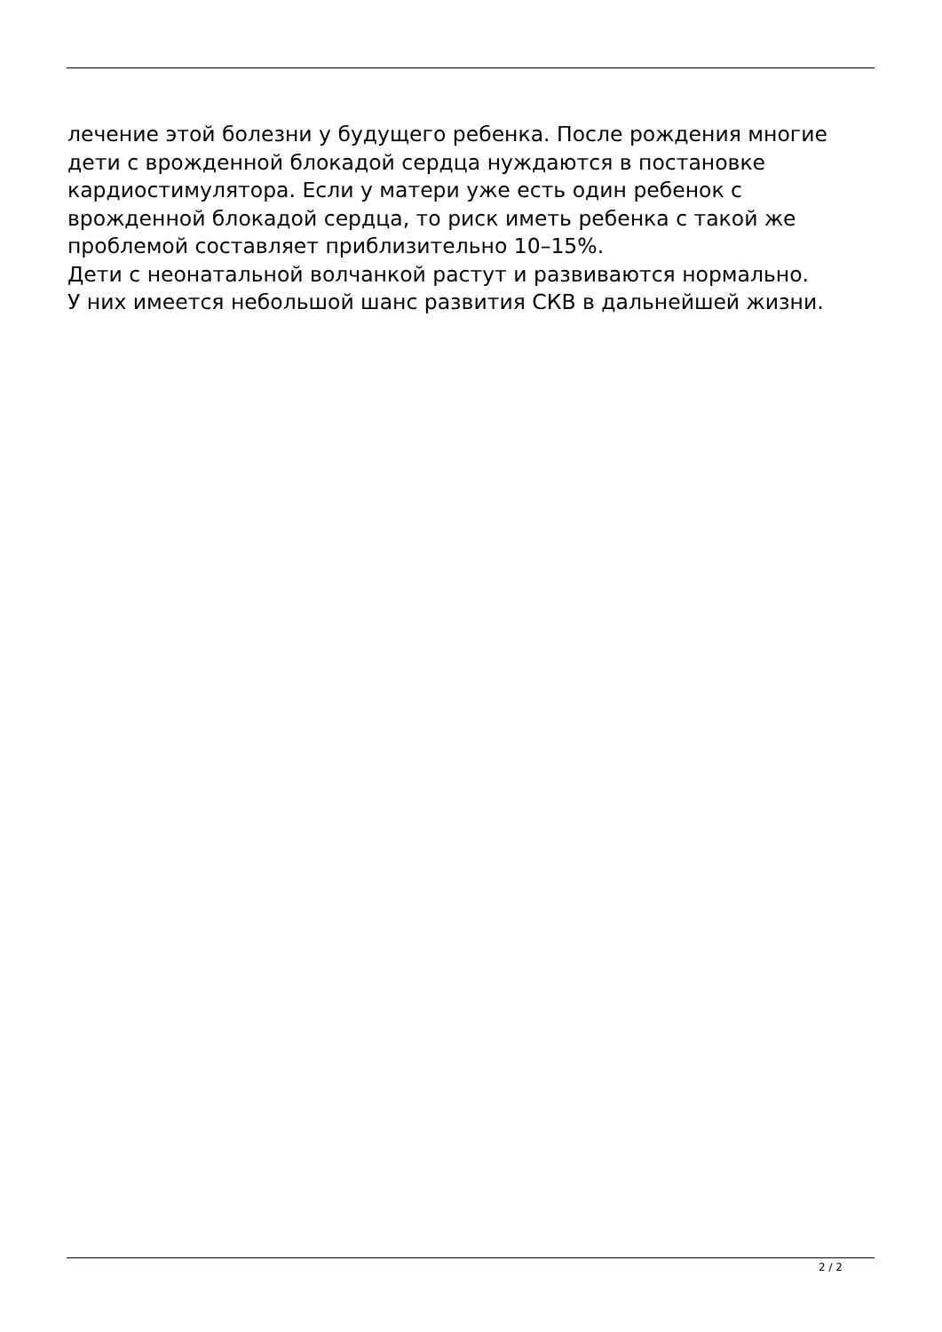лечение этой болезни у будущего ребенка. После рождения многие
дети с врожденной блокадой сердца нуждаются в постановке
кардиостимулятора. Если у матери уже есть один ребенок с
врожденной блокадой сердца, то риск иметь ребенка с такой же
проблемой составляет приблизительно 10–15%.
Дети с неонатальной волчанкой растут и развиваются нормально.
У них имеется небольшой шанс развития СКВ в дальнейшей жизни.
2 / 2